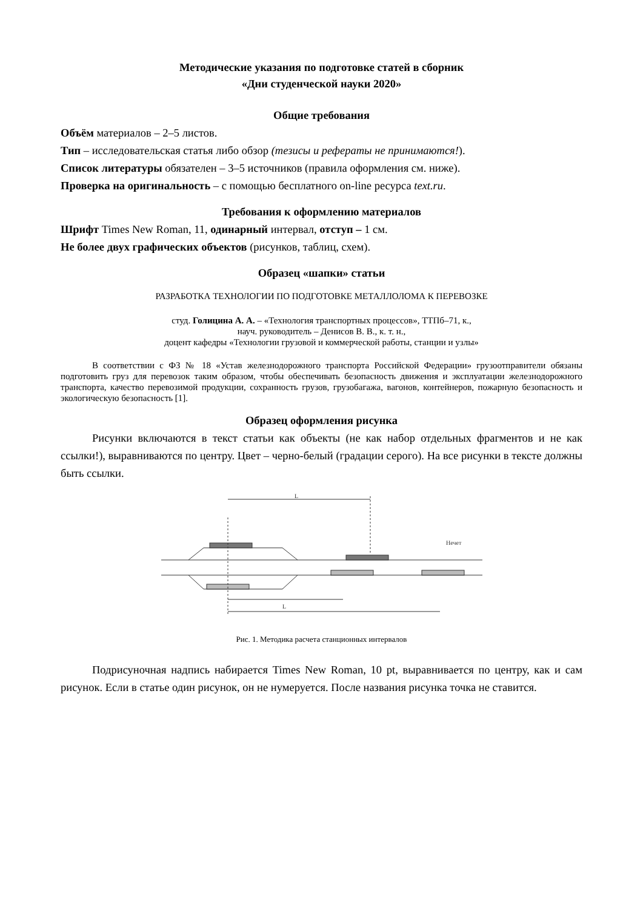Методические указания по подготовке статей в сборник
«Дни студенческой науки 2020»
Общие требования
Объём материалов – 2–5 листов.
Тип – исследовательская статья либо обзор (тезисы и рефераты не принимаются!).
Список литературы обязателен – 3–5 источников (правила оформления см. ниже).
Проверка на оригинальность – с помощью бесплатного on-line ресурса text.ru.
Требования к оформлению материалов
Шрифт Times New Roman, 11, одинарный интервал, отступ – 1 см.
Не более двух графических объектов (рисунков, таблиц, схем).
Образец «шапки» статьи
РАЗРАБОТКА ТЕХНОЛОГИИ ПО ПОДГОТОВКЕ МЕТАЛЛОЛОМА К ПЕРЕВОЗКЕ
студ. Голицина А. А. – «Технология транспортных процессов», ТТПб–71, к.,
науч. руководитель – Денисов В. В., к. т. н.,
доцент кафедры «Технологии грузовой и коммерческой работы, станции и узлы»
В соответствии с ФЗ № 18 «Устав железнодорожного транспорта Российской Федерации» грузоотправители обязаны подготовить груз для перевозок таким образом, чтобы обеспечивать безопасность движения и эксплуатации железнодорожного транспорта, качество перевозимой продукции, сохранность грузов, грузобагажа, вагонов, контейнеров, пожарную безопасность и экологическую безопасность [1].
Образец оформления рисунка
Рисунки включаются в текст статьи как объекты (не как набор отдельных фрагментов и не как ссылки!), выравниваются по центру. Цвет – черно-белый (градации серого). На все рисунки в тексте должны быть ссылки.
L
Нечет
L
Рис. 1. Методика расчета станционных интервалов
Подрисуночная надпись набирается Times New Roman, 10 pt, выравнивается по центру, как и сам рисунок. Если в статье один рисунок, он не нумеруется. После названия рисунка точка не ставится.